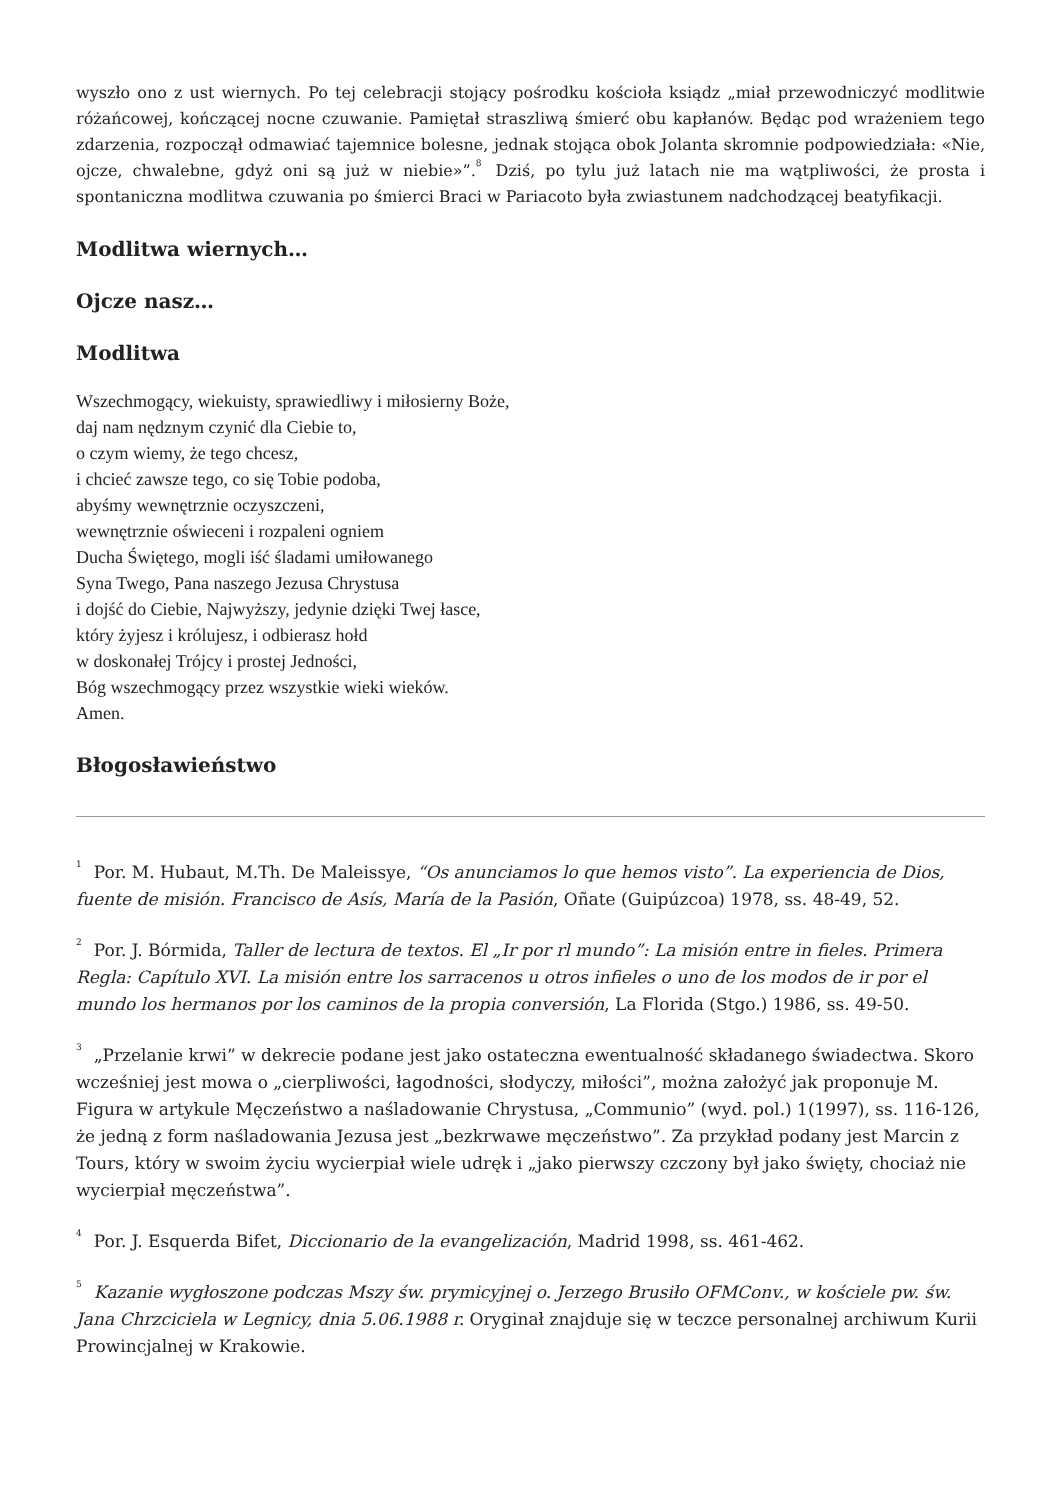wyszło ono z ust wiernych. Po tej celebracji stojący pośrodku kościoła ksiądz „miał przewodniczyć modlitwie różańcowej, kończącej nocne czuwanie. Pamiętał straszliwą śmierć obu kapłanów. Będąc pod wrażeniem tego zdarzenia, rozpoczął odmawiać tajemnice bolesne, jednak stojąca obok Jolanta skromnie podpowiedziała: «Nie, ojcze, chwalebne, gdyż oni są już w niebie»”.<sup>8</sup> Dziś, po tylu już latach nie ma wątpliwości, że prosta i spontaniczna modlitwa czuwania po śmierci Braci w Pariacoto była zwiastunem nadchodzącej beatyfikacji.
Modlitwa wiernych…
Ojcze nasz…
Modlitwa
Wszechmogący, wiekuisty, sprawiedliwy i miłosierny Boże,
daj nam nędznym czynić dla Ciebie to,
o czym wiemy, że tego chcesz,
i chcieć zawsze tego, co się Tobie podoba,
abyśmy wewnętrznie oczyszczeni,
wewnętrznie oświeceni i rozpaleni ogniem
Ducha Świętego, mogli iść śladami umiłowanego
Syna Twego, Pana naszego Jezusa Chrystusa
i dojść do Ciebie, Najwyższy, jedynie dzięki Twej łasce,
który żyjesz i królujesz, i odbierasz hołd
w doskonałej Trójcy i prostej Jedności,
Bóg wszechmogący przez wszystkie wieki wieków.
Amen.
Błogosławieństwo
<sup>1</sup> Por. M. Hubaut, M.Th. De Maleissye, “Os anunciamos lo que hemos visto”. La experiencia de Dios, fuente de misión. Francisco de Asís, María de la Pasión, Oñate (Guipúzcoa) 1978, ss. 48-49, 52.
<sup>2</sup> Por. J. Bórmida, Taller de lectura de textos. El „Ir por rl mundo”: La misión entre in fieles. Primera Regla: Capítulo XVI. La misión entre los sarracenos u otros infieles o uno de los modos de ir por el mundo los hermanos por los caminos de la propia conversión, La Florida (Stgo.) 1986, ss. 49-50.
<sup>3</sup>„Przelanie krwi” w dekrecie podane jest jako ostateczna ewentualność składanego świadectwa. Skoro wcześniej jest mowa o „cierpliwości, łagodności, słodyczy, miłości”, można założyć jak proponuje M. Figura w artykule Męczeństwo a naśladowanie Chrystusa, „Communio” (wyd. pol.) 1(1997), ss. 116-126, że jedną z form naśladowania Jezusa jest „bezkrwawe męczeństwo”. Za przykład podany jest Marcin z Tours, który w swoim życiu wycierpiał wiele udręk i „jako pierwszy czczony był jako święty, chociaż nie wycierpiał męczeństwa”.
<sup>4</sup> Por. J. Esquerda Bifet, Diccionario de la evangelización, Madrid 1998, ss. 461-462.
<sup>5</sup> Kazanie wygłoszone podczas Mszy św. prymicyjnej o. Jerzego Brusiło OFMConv., w kościele pw. św. Jana Chrzciciela w Legnicy, dnia 5.06.1988 r. Oryginał znajduje się w teczce personalnej archiwum Kurii Prowincjalnej w Krakowie.